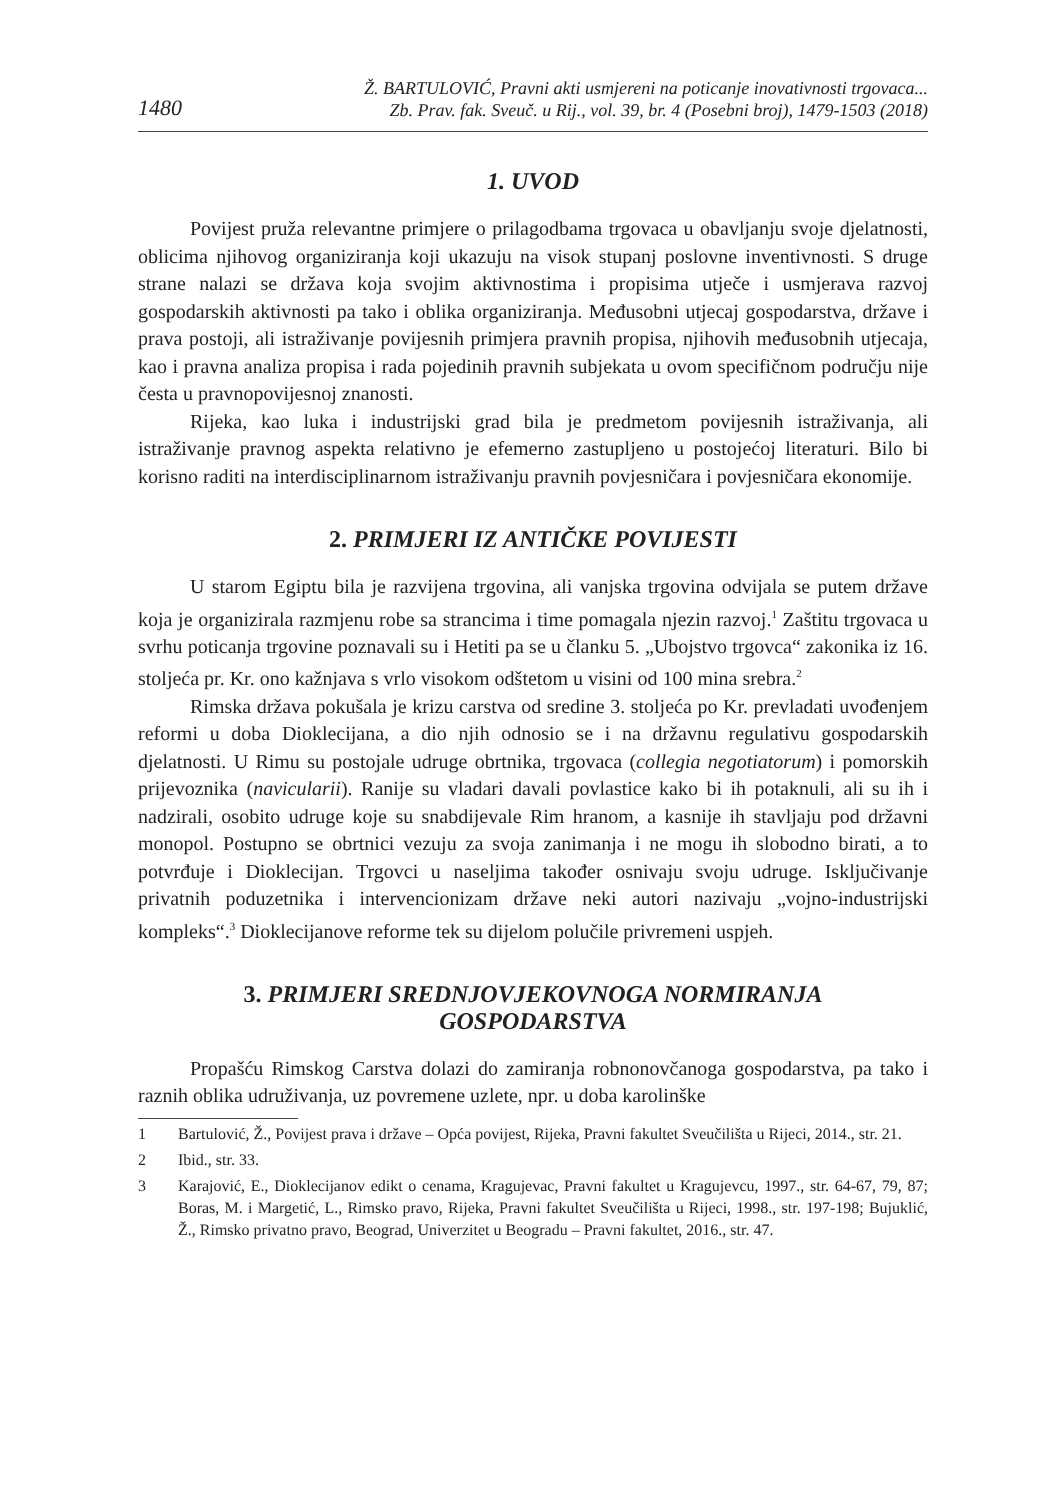1480
Ž. BARTULOVIĆ, Pravni akti usmjereni na poticanje inovativnosti trgovaca...
Zb. Prav. fak. Sveuč. u Rij., vol. 39, br. 4 (Posebni broj), 1479-1503 (2018)
1. UVOD
Povijest pruža relevantne primjere o prilagodbama trgovaca u obavljanju svoje djelatnosti, oblicima njihovog organiziranja koji ukazuju na visok stupanj poslovne inventivnosti. S druge strane nalazi se država koja svojim aktivnostima i propisima utječe i usmjerava razvoj gospodarskih aktivnosti pa tako i oblika organiziranja. Međusobni utjecaj gospodarstva, države i prava postoji, ali istraživanje povijesnih primjera pravnih propisa, njihovih međusobnih utjecaja, kao i pravna analiza propisa i rada pojedinih pravnih subjekata u ovom specifičnom području nije česta u pravnopovijesnoj znanosti.
Rijeka, kao luka i industrijski grad bila je predmetom povijesnih istraživanja, ali istraživanje pravnog aspekta relativno je efemerno zastupljeno u postojećoj literaturi. Bilo bi korisno raditi na interdisciplinarnom istraživanju pravnih povjesničara i povjesničara ekonomije.
2. PRIMJERI IZ ANTIČKE POVIJESTI
U starom Egiptu bila je razvijena trgovina, ali vanjska trgovina odvijala se putem države koja je organizirala razmjenu robe sa strancima i time pomagala njezin razvoj.<sup>1</sup> Zaštitu trgovaca u svrhu poticanja trgovine poznavali su i Hetiti pa se u članku 5. „Ubojstvo trgovca“ zakonika iz 16. stoljeća pr. Kr. ono kažnjava s vrlo visokom odštetom u visini od 100 mina srebra.<sup>2</sup>
Rimska država pokušala je krizu carstva od sredine 3. stoljeća po Kr. prevladati uvođenjem reformi u doba Dioklecijana, a dio njih odnosio se i na državnu regulativu gospodarskih djelatnosti. U Rimu su postojale udruge obrtnika, trgovaca (collegia negotiatorum) i pomorskih prijevoznika (navicularii). Ranije su vladari davali povlastice kako bi ih potaknuli, ali su ih i nadzirali, osobito udruge koje su snabdijevale Rim hranom, a kasnije ih stavljaju pod državni monopol. Postupno se obrtnici vezuju za svoja zanimanja i ne mogu ih slobodno birati, a to potvrđuje i Dioklecijan. Trgovci u naseljima također osnivaju svoju udruge. Isključivanje privatnih poduzetnika i intervencionizam države neki autori nazivaju „vojno-industrijski kompleks“.<sup>3</sup> Dioklecijanove reforme tek su dijelom polučile privremeni uspjeh.
3. PRIMJERI SREDNJOVJEKOVNOGA NORMIRANJA
GOSPODARSTVA
Propašću Rimskog Carstva dolazi do zamiranja robnonovčanoga gospodarstva, pa tako i raznih oblika udruživanja, uz povremene uzlete, npr. u doba karolinške
1 Bartulović, Ž., Povijest prava i države – Opća povijest, Rijeka, Pravni fakultet Sveučilišta u Rijeci, 2014., str. 21.
2 Ibid., str. 33.
3 Karajović, E., Dioklecijanov edikt o cenama, Kragujevac, Pravni fakultet u Kragujevcu, 1997., str. 64-67, 79, 87; Boras, M. i Margetić, L., Rimsko pravo, Rijeka, Pravni fakultet Sveučilišta u Rijeci, 1998., str. 197-198; Bujuklić, Ž., Rimsko privatno pravo, Beograd, Univerzitet u Beogradu – Pravni fakultet, 2016., str. 47.